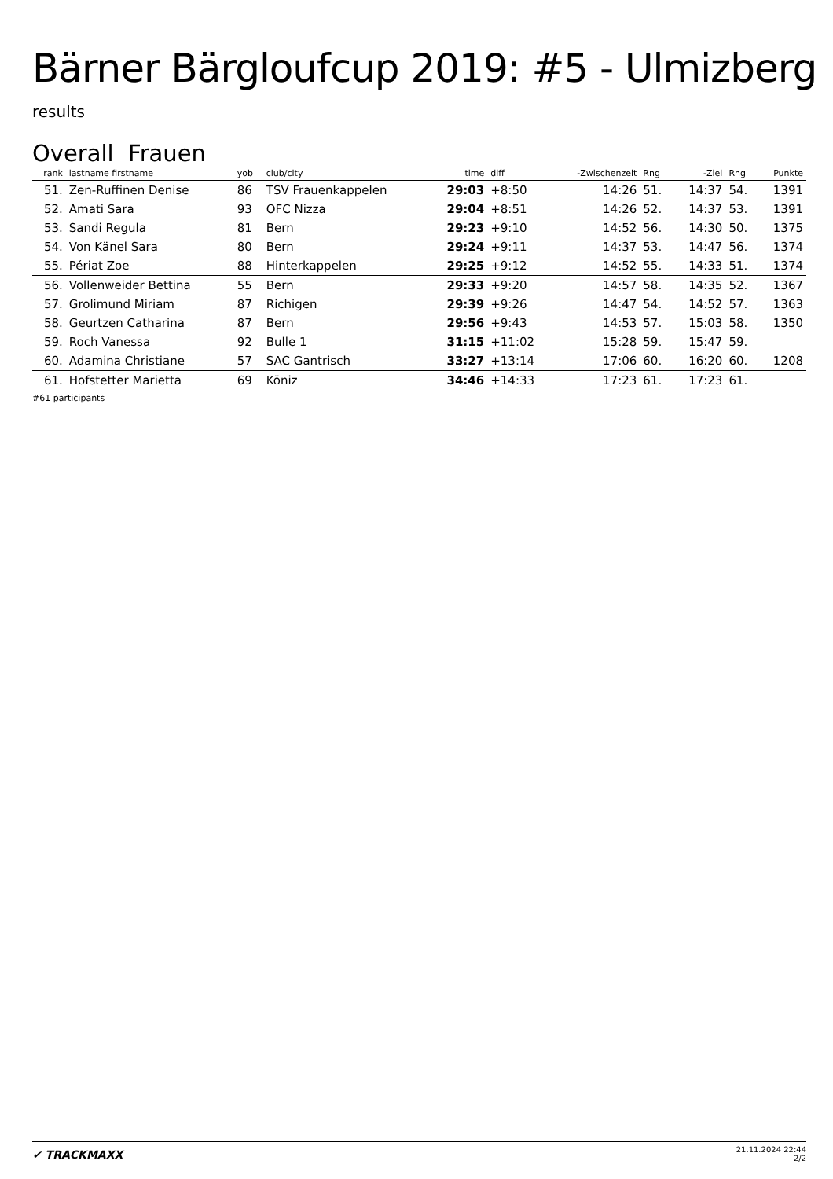Bärner Bärgloufcup 2019: #5 - Ulmizberg
results
Overall Frauen
| rank | lastname firstname | yob | club/city | time | diff | -Zwischenzeit | Rng | -Ziel | Rng | Punkte |
| --- | --- | --- | --- | --- | --- | --- | --- | --- | --- | --- |
| 51. | Zen-Ruffinen Denise | 86 | TSV Frauenkappelen | 29:03 | +8:50 | 14:26 | 51. | 14:37 | 54. | 1391 |
| 52. | Amati Sara | 93 | OFC Nizza | 29:04 | +8:51 | 14:26 | 52. | 14:37 | 53. | 1391 |
| 53. | Sandi Regula | 81 | Bern | 29:23 | +9:10 | 14:52 | 56. | 14:30 | 50. | 1375 |
| 54. | Von Känel Sara | 80 | Bern | 29:24 | +9:11 | 14:37 | 53. | 14:47 | 56. | 1374 |
| 55. | Périat Zoe | 88 | Hinterkappelen | 29:25 | +9:12 | 14:52 | 55. | 14:33 | 51. | 1374 |
| 56. | Vollenweider Bettina | 55 | Bern | 29:33 | +9:20 | 14:57 | 58. | 14:35 | 52. | 1367 |
| 57. | Grolimund Miriam | 87 | Richigen | 29:39 | +9:26 | 14:47 | 54. | 14:52 | 57. | 1363 |
| 58. | Geurtzen Catharina | 87 | Bern | 29:56 | +9:43 | 14:53 | 57. | 15:03 | 58. | 1350 |
| 59. | Roch Vanessa | 92 | Bulle 1 | 31:15 | +11:02 | 15:28 | 59. | 15:47 | 59. | |
| 60. | Adamina Christiane | 57 | SAC Gantrisch | 33:27 | +13:14 | 17:06 | 60. | 16:20 | 60. | 1208 |
| 61. | Hofstetter Marietta | 69 | Köniz | 34:46 | +14:33 | 17:23 | 61. | 17:23 | 61. | |
#61 participants
✔ TRACKMAXX
21.11.2024 22:44
2/2